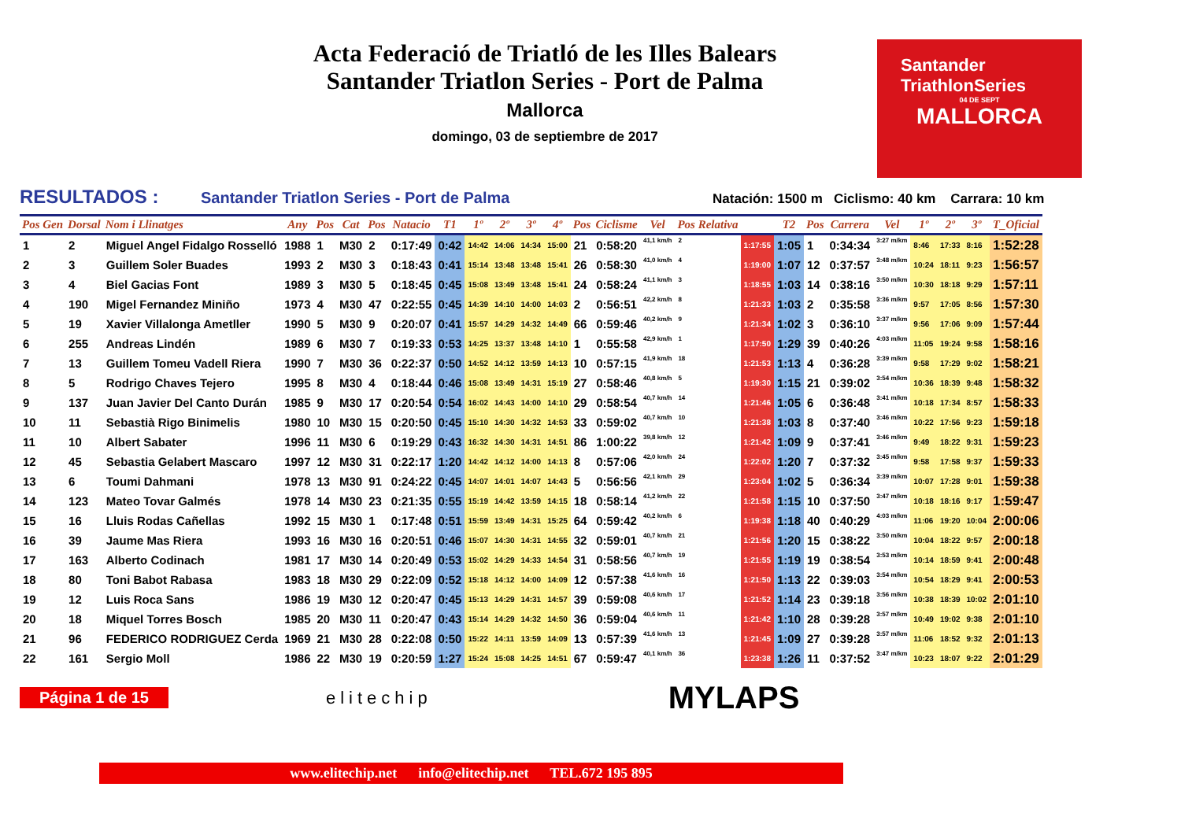Acta Federació de Triatló de les Illes Balears
Santander Triatlon Series - Port de Palma
Mallorca
domingo, 03 de septiembre de 2017
Santander
TriathlonSeries
04 DE SEPT
MALLORCA
RESULTADOS : Santander Triatlon Series - Port de Palma Natación: 1500 m Ciclismo: 40 km Carrara: 10 km
| Pos Gen | Dorsal | Nom i Llinatges | Any | Pos | Cat | Pos | Natacio | T1 | 1º | 2º | 3º | 4º | Pos | Ciclisme | Vel | Pos Relativa | | T2 | Pos | Carrera | Vel | 1º | 2º | 3º | T_Oficial |
| --- | --- | --- | --- | --- | --- | --- | --- | --- | --- | --- | --- | --- | --- | --- | --- | --- | --- | --- | --- | --- | --- | --- | --- | --- | --- |
| 1 | 2 | Miguel Angel Fidalgo Rosselló | 1988 | 1 | M30 | 2 | 0:17:49 | 0:42 | 14:42 | 14:06 | 14:34 | 15:00 | 21 | 0:58:20 | 41,1 km/h | 2 | 1:17:55 | 1:05 | 1 | 0:34:34 | 3:27 m/km | 8:46 | 17:33 | 8:16 | 1:52:28 |
| 2 | 3 | Guillem Soler Buades | 1993 | 2 | M30 | 3 | 0:18:43 | 0:41 | 15:14 | 13:48 | 13:48 | 15:41 | 26 | 0:58:30 | 41,0 km/h | 4 | 1:19:00 | 1:07 | 12 | 0:37:57 | 3:48 m/km | 10:24 | 18:11 | 9:23 | 1:56:57 |
| 3 | 4 | Biel Gacias Font | 1989 | 3 | M30 | 5 | 0:18:45 | 0:45 | 15:08 | 13:49 | 13:48 | 15:41 | 24 | 0:58:24 | 41,1 km/h | 3 | 1:18:55 | 1:03 | 14 | 0:38:16 | 3:50 m/km | 10:30 | 18:18 | 9:29 | 1:57:11 |
| 4 | 190 | Migel Fernandez Miniño | 1973 | 4 | M30 | 47 | 0:22:55 | 0:45 | 14:39 | 14:10 | 14:00 | 14:03 | 2 | 0:56:51 | 42,2 km/h | 8 | 1:21:33 | 1:03 | 2 | 0:35:58 | 3:36 m/km | 9:57 | 17:05 | 8:56 | 1:57:30 |
| 5 | 19 | Xavier Villalonga Ametller | 1990 | 5 | M30 | 9 | 0:20:07 | 0:41 | 15:57 | 14:29 | 14:32 | 14:49 | 66 | 0:59:46 | 40,2 km/h | 9 | 1:21:34 | 1:02 | 3 | 0:36:10 | 3:37 m/km | 9:56 | 17:06 | 9:09 | 1:57:44 |
| 6 | 255 | Andreas Lindén | 1989 | 6 | M30 | 7 | 0:19:33 | 0:53 | 14:25 | 13:37 | 13:48 | 14:10 | 1 | 0:55:58 | 42,9 km/h | 1 | 1:17:50 | 1:29 | 39 | 0:40:26 | 4:03 m/km | 11:05 | 19:24 | 9:58 | 1:58:16 |
| 7 | 13 | Guillem Tomeu Vadell Riera | 1990 | 7 | M30 | 36 | 0:22:37 | 0:50 | 14:52 | 14:12 | 13:59 | 14:13 | 10 | 0:57:15 | 41,9 km/h | 18 | 1:21:53 | 1:13 | 4 | 0:36:28 | 3:39 m/km | 9:58 | 17:29 | 9:02 | 1:58:21 |
| 8 | 5 | Rodrigo Chaves Tejero | 1995 | 8 | M30 | 4 | 0:18:44 | 0:46 | 15:08 | 13:49 | 14:31 | 15:19 | 27 | 0:58:46 | 40,8 km/h | 5 | 1:19:30 | 1:15 | 21 | 0:39:02 | 3:54 m/km | 10:36 | 18:39 | 9:48 | 1:58:32 |
| 9 | 137 | Juan Javier Del Canto Durán | 1985 | 9 | M30 | 17 | 0:20:54 | 0:54 | 16:02 | 14:43 | 14:00 | 14:10 | 29 | 0:58:54 | 40,7 km/h | 14 | 1:21:46 | 1:05 | 6 | 0:36:48 | 3:41 m/km | 10:18 | 17:34 | 8:57 | 1:58:33 |
| 10 | 11 | Sebastià Rigo Binimelis | 1980 | 10 | M30 | 15 | 0:20:50 | 0:45 | 15:10 | 14:30 | 14:32 | 14:53 | 33 | 0:59:02 | 40,7 km/h | 10 | 1:21:38 | 1:03 | 8 | 0:37:40 | 3:46 m/km | 10:22 | 17:56 | 9:23 | 1:59:18 |
| 11 | 10 | Albert Sabater | 1996 | 11 | M30 | 6 | 0:19:29 | 0:43 | 16:32 | 14:30 | 14:31 | 14:51 | 86 | 1:00:22 | 39,8 km/h | 12 | 1:21:42 | 1:09 | 9 | 0:37:41 | 3:46 m/km | 9:49 | 18:22 | 9:31 | 1:59:23 |
| 12 | 45 | Sebastia Gelabert Mascaro | 1997 | 12 | M30 | 31 | 0:22:17 | 1:20 | 14:42 | 14:12 | 14:00 | 14:13 | 8 | 0:57:06 | 42,0 km/h | 24 | 1:22:02 | 1:20 | 7 | 0:37:32 | 3:45 m/km | 9:58 | 17:58 | 9:37 | 1:59:33 |
| 13 | 6 | Toumi Dahmani | 1978 | 13 | M30 | 91 | 0:24:22 | 0:45 | 14:07 | 14:01 | 14:07 | 14:43 | 5 | 0:56:56 | 42,1 km/h | 29 | 1:23:04 | 1:02 | 5 | 0:36:34 | 3:39 m/km | 10:07 | 17:28 | 9:01 | 1:59:38 |
| 14 | 123 | Mateo Tovar Galmés | 1978 | 14 | M30 | 23 | 0:21:35 | 0:55 | 15:19 | 14:42 | 13:59 | 14:15 | 18 | 0:58:14 | 41,2 km/h | 22 | 1:21:58 | 1:15 | 10 | 0:37:50 | 3:47 m/km | 10:18 | 18:16 | 9:17 | 1:59:47 |
| 15 | 16 | Lluis Rodas Cañellas | 1992 | 15 | M30 | 1 | 0:17:48 | 0:51 | 15:59 | 13:49 | 14:31 | 15:25 | 64 | 0:59:42 | 40,2 km/h | 6 | 1:19:38 | 1:18 | 40 | 0:40:29 | 4:03 m/km | 11:06 | 19:20 | 10:04 | 2:00:06 |
| 16 | 39 | Jaume Mas Riera | 1993 | 16 | M30 | 16 | 0:20:51 | 0:46 | 15:07 | 14:30 | 14:31 | 14:55 | 32 | 0:59:01 | 40,7 km/h | 21 | 1:21:56 | 1:20 | 15 | 0:38:22 | 3:50 m/km | 10:04 | 18:22 | 9:57 | 2:00:18 |
| 17 | 163 | Alberto Codinach | 1981 | 17 | M30 | 14 | 0:20:49 | 0:53 | 15:02 | 14:29 | 14:33 | 14:54 | 31 | 0:58:56 | 40,7 km/h | 19 | 1:21:55 | 1:19 | 19 | 0:38:54 | 3:53 m/km | 10:14 | 18:59 | 9:41 | 2:00:48 |
| 18 | 80 | Toni Babot Rabasa | 1983 | 18 | M30 | 29 | 0:22:09 | 0:52 | 15:18 | 14:12 | 14:00 | 14:09 | 12 | 0:57:38 | 41,6 km/h | 16 | 1:21:50 | 1:13 | 22 | 0:39:03 | 3:54 m/km | 10:54 | 18:29 | 9:41 | 2:00:53 |
| 19 | 12 | Luis Roca Sans | 1986 | 19 | M30 | 12 | 0:20:47 | 0:45 | 15:13 | 14:29 | 14:31 | 14:57 | 39 | 0:59:08 | 40,6 km/h | 17 | 1:21:52 | 1:14 | 23 | 0:39:18 | 3:56 m/km | 10:38 | 18:39 | 10:02 | 2:01:10 |
| 20 | 18 | Miquel Torres Bosch | 1985 | 20 | M30 | 11 | 0:20:47 | 0:43 | 15:14 | 14:29 | 14:32 | 14:50 | 36 | 0:59:04 | 40,6 km/h | 11 | 1:21:42 | 1:10 | 28 | 0:39:28 | 3:57 m/km | 10:49 | 19:02 | 9:38 | 2:01:10 |
| 21 | 96 | FEDERICO RODRIGUEZ Cerda | 1969 | 21 | M30 | 28 | 0:22:08 | 0:50 | 15:22 | 14:11 | 13:59 | 14:09 | 13 | 0:57:39 | 41,6 km/h | 13 | 1:21:45 | 1:09 | 27 | 0:39:28 | 3:57 m/km | 11:06 | 18:52 | 9:32 | 2:01:13 |
| 22 | 161 | Sergio Moll | 1986 | 22 | M30 | 19 | 0:20:59 | 1:27 | 15:24 | 15:08 | 14:25 | 14:51 | 67 | 0:59:47 | 40,1 km/h | 36 | 1:23:38 | 1:26 | 11 | 0:37:52 | 3:47 m/km | 10:23 | 18:07 | 9:22 | 2:01:29 |
Página 1 de 15 elitechip MYLAPS
www.elitechip.net info@elitechip.net TEL.672 195 895